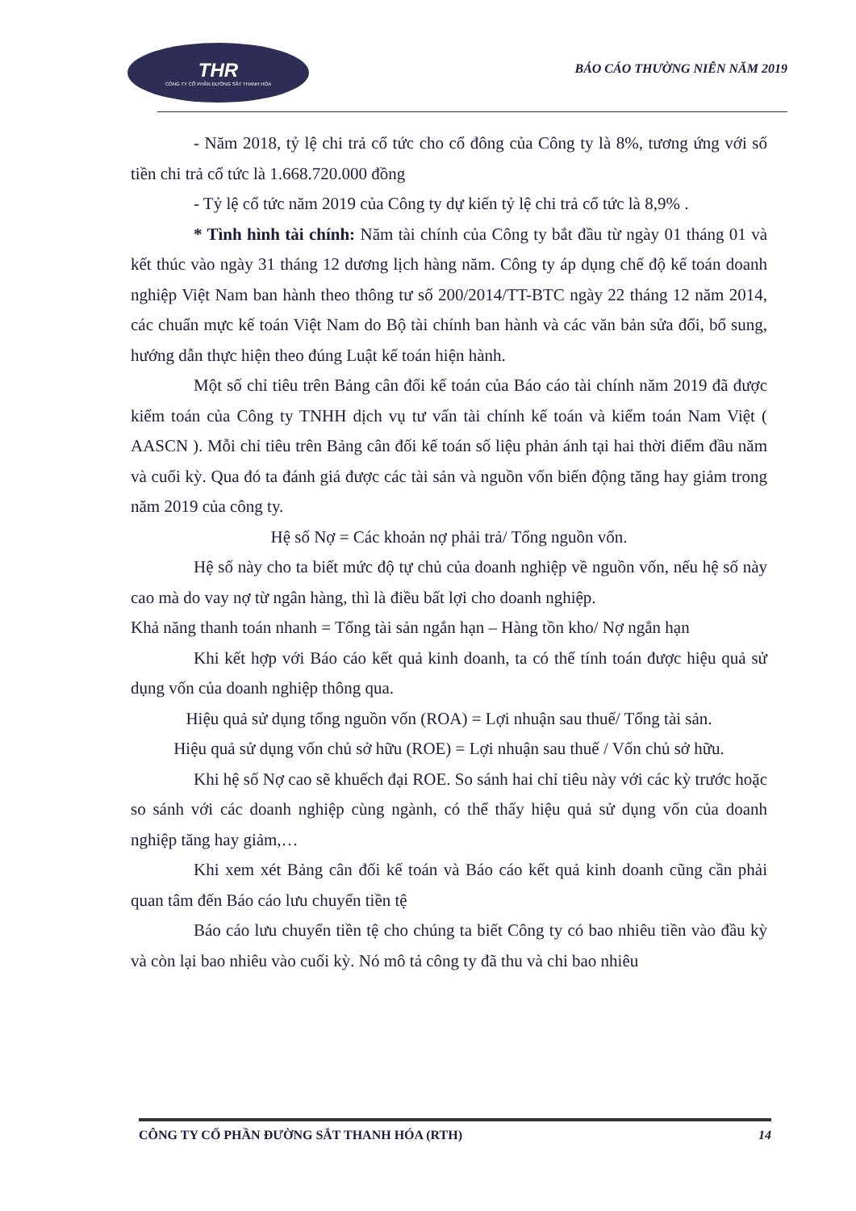THR
CÔNG TY CỔ PHẦN ĐƯỜNG SẮT THANH HÓA
BÁO CÁO THƯỜNG NIÊN NĂM 2019
- Năm 2018, tỷ lệ chi trả cổ tức cho cổ đông của Công ty là 8%, tương ứng với số tiền chi trả cổ tức là 1.668.720.000 đồng
- Tỷ lệ cổ tức năm 2019 của Công ty dự kiến tỷ lệ chi trả cổ tức là 8,9% .
* Tình hình tài chính: Năm tài chính của Công ty bắt đầu từ ngày 01 tháng 01 và kết thúc vào ngày 31 tháng 12 dương lịch hàng năm. Công ty áp dụng chế độ kế toán doanh nghiệp Việt Nam ban hành theo thông tư số 200/2014/TT-BTC ngày 22 tháng 12 năm 2014, các chuẩn mực kế toán Việt Nam do Bộ tài chính ban hành và các văn bản sửa đổi, bổ sung, hướng dẫn thực hiện theo đúng Luật kế toán hiện hành.
Một số chỉ tiêu trên Bảng cân đối kế toán của Báo cáo tài chính năm 2019 đã được kiểm toán của Công ty TNHH dịch vụ tư vấn tài chính kế toán và kiểm toán Nam Việt ( AASCN ). Mỗi chỉ tiêu trên Bảng cân đối kế toán số liệu phản ánh tại hai thời điểm đầu năm và cuối kỳ. Qua đó ta đánh giá được các tài sản và nguồn vốn biến động tăng hay giảm trong năm 2019 của công ty.
Hệ số Nợ = Các khoản nợ phải trả/ Tổng nguồn vốn.
Hệ số này cho ta biết mức độ tự chủ của doanh nghiệp về nguồn vốn, nếu hệ số này cao mà do vay nợ từ ngân hàng, thì là điều bất lợi cho doanh nghiệp.
Khả năng thanh toán nhanh = Tổng tài sản ngắn hạn – Hàng tồn kho/ Nợ ngắn hạn
Khi kết hợp với Báo cáo kết quả kinh doanh, ta có thể tính toán được hiệu quả sử dụng vốn của doanh nghiệp thông qua.
Hiệu quả sử dụng tổng nguồn vốn (ROA) = Lợi nhuận sau thuế/ Tổng tài sản.
Hiệu quả sử dụng vốn chủ sở hữu (ROE) = Lợi nhuận sau thuế / Vốn chủ sở hữu.
Khi hệ số Nợ cao sẽ khuếch đại ROE. So sánh hai chỉ tiêu này với các kỳ trước hoặc so sánh với các doanh nghiệp cùng ngành, có thể thấy hiệu quả sử dụng vốn của doanh nghiệp tăng hay giảm,…
Khi xem xét Bảng cân đối kế toán và Báo cáo kết quả kinh doanh cũng cần phải quan tâm đến Báo cáo lưu chuyển tiền tệ
Báo cáo lưu chuyển tiền tệ cho chúng ta biết Công ty có bao nhiêu tiền vào đầu kỳ và còn lại bao nhiêu vào cuối kỳ. Nó mô tả công ty đã thu và chi bao nhiêu
CÔNG TY CỔ PHẦN ĐƯỜNG SẮT THANH HÓA (RTH) 14